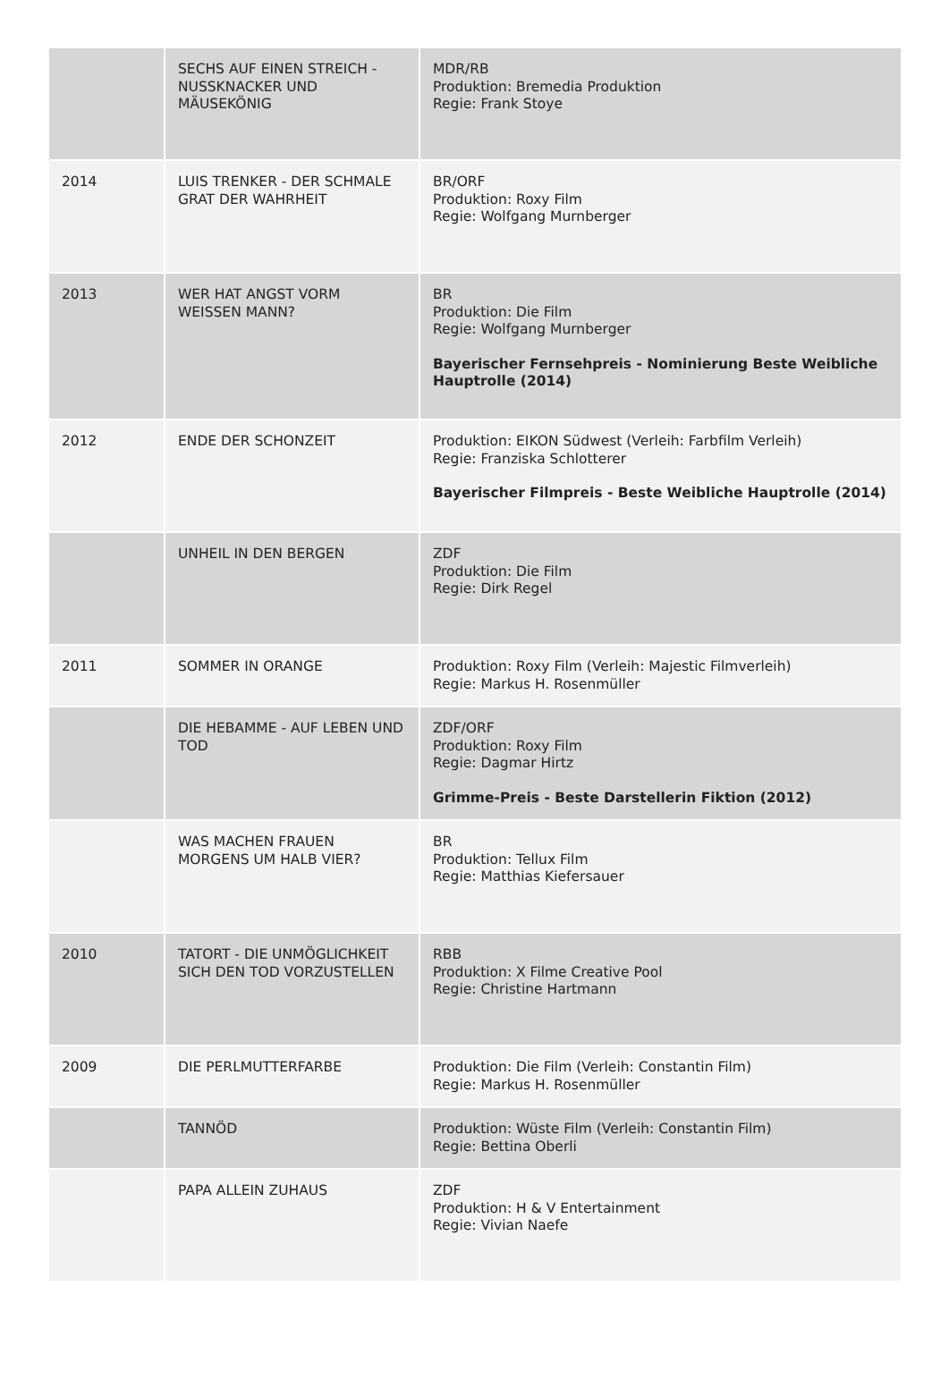| | SECHS AUF EINEN STREICH - NUSSKNACKER UND MÄUSEKÖNIG | MDR/RB Produktion: Bremedia Produktion Regie: Frank Stoye |
| 2014 | LUIS TRENKER - DER SCHMALE GRAT DER WAHRHEIT | BR/ORF Produktion: Roxy Film Regie: Wolfgang Murnberger |
| 2013 | WER HAT ANGST VORM WEISSEN MANN? | BR Produktion: Die Film Regie: Wolfgang Murnberger Bayerischer Fernsehpreis - Nominierung Beste Weibliche Hauptrolle (2014) |
| 2012 | ENDE DER SCHONZEIT | Produktion: EIKON Südwest (Verleih: Farbfilm Verleih) Regie: Franziska Schlotterer Bayerischer Filmpreis - Beste Weibliche Hauptrolle (2014) |
| | UNHEIL IN DEN BERGEN | ZDF Produktion: Die Film Regie: Dirk Regel |
| 2011 | SOMMER IN ORANGE | Produktion: Roxy Film (Verleih: Majestic Filmverleih) Regie: Markus H. Rosenmüller |
| | DIE HEBAMME - AUF LEBEN UND TOD | ZDF/ORF Produktion: Roxy Film Regie: Dagmar Hirtz Grimme-Preis - Beste Darstellerin Fiktion (2012) |
| | WAS MACHEN FRAUEN MORGENS UM HALB VIER? | BR Produktion: Tellux Film Regie: Matthias Kiefersauer |
| 2010 | TATORT - DIE UNMÖGLICHKEIT SICH DEN TOD VORZUSTELLEN | RBB Produktion: X Filme Creative Pool Regie: Christine Hartmann |
| 2009 | DIE PERLMUTTERFARBE | Produktion: Die Film (Verleih: Constantin Film) Regie: Markus H. Rosenmüller |
| | TANNÖD | Produktion: Wüste Film (Verleih: Constantin Film) Regie: Bettina Oberli |
| | PAPA ALLEIN ZUHAUS | ZDF Produktion: H & V Entertainment Regie: Vivian Naefe |